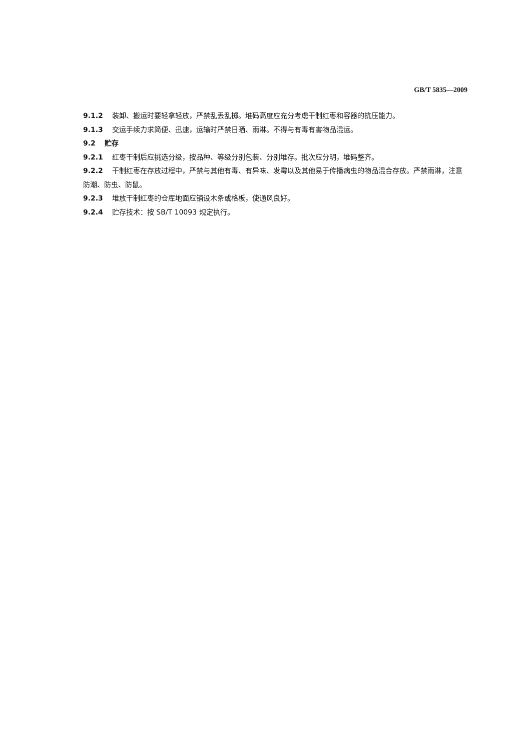GB/T 5835—2009
9.1.2 装卸、搬运时要轻拿轻放，严禁乱丢乱掷。堆码高度应充分考虑干制红枣和容器的抗压能力。
9.1.3 交运手续力求简便、迅速，运输时严禁日晒、雨淋。不得与有毒有害物品混运。
9.2 贮存
9.2.1 红枣干制后应挑选分级，按品种、等级分别包装、分别堆存。批次应分明，堆码整齐。
9.2.2 干制红枣在存放过程中，严禁与其他有毒、有异味、发霉以及其他易于传播病虫的物品混合存放。严禁雨淋，注意防潮、防虫、防鼠。
9.2.3 堆放干制红枣的仓库地面应铺设木条或格板，使通风良好。
9.2.4 贮存技术：按 SB/T 10093 规定执行。